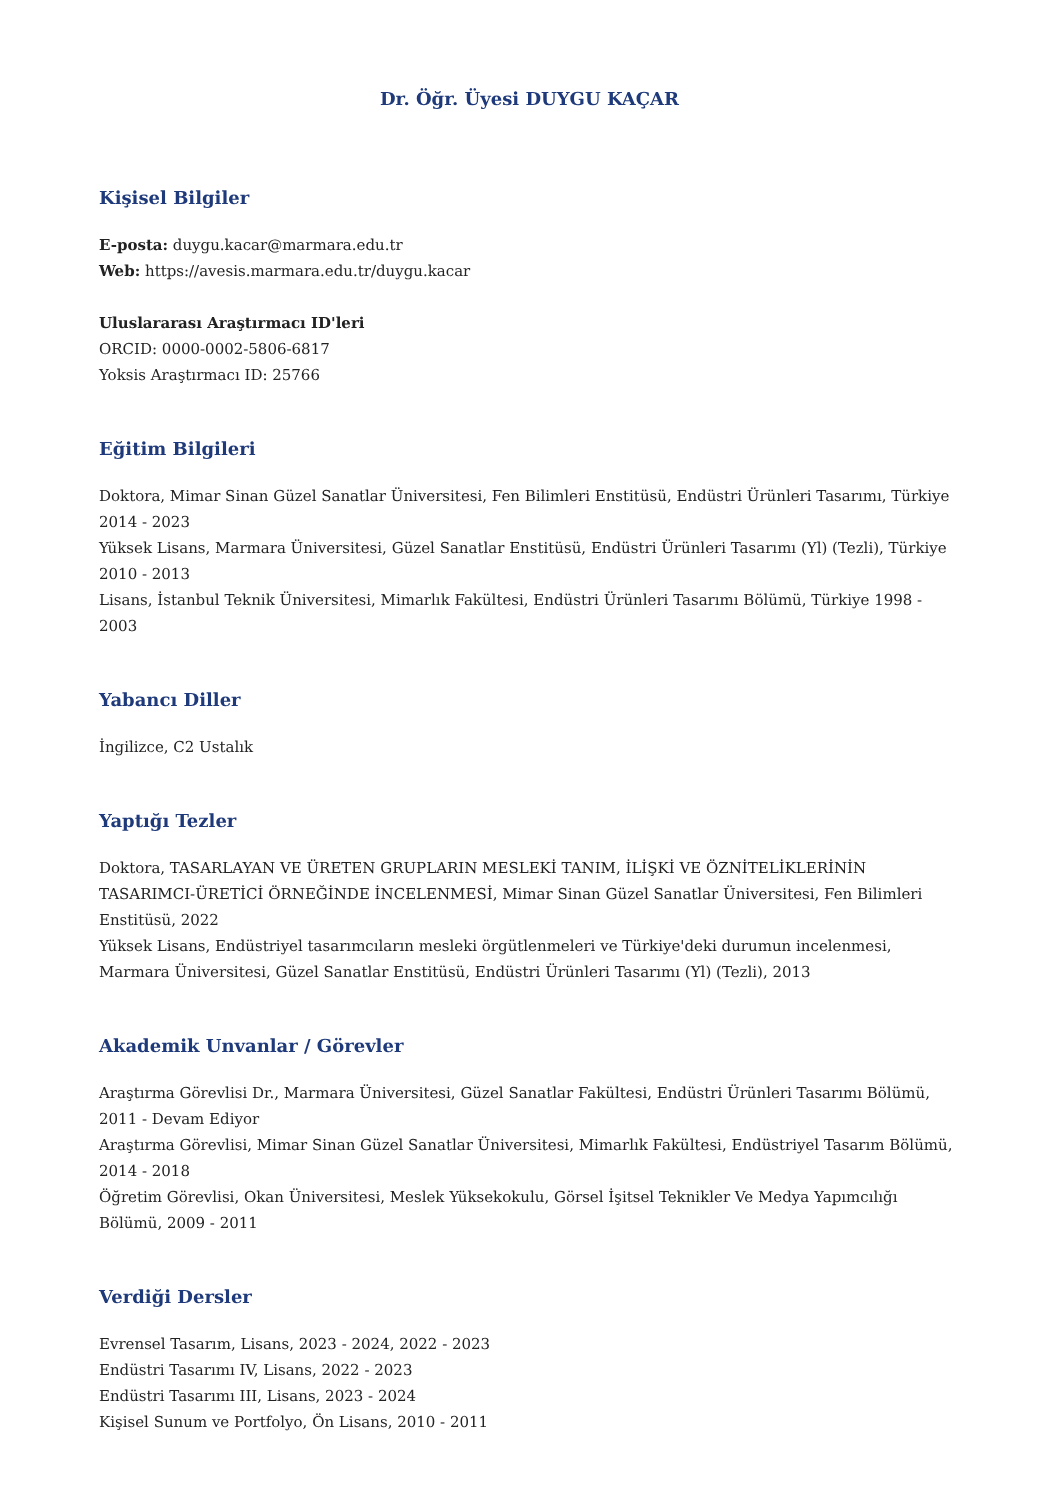Dr. Öğr. Üyesi DUYGU KAÇAR
Kişisel Bilgiler
E-posta: duygu.kacar@marmara.edu.tr
Web: https://avesis.marmara.edu.tr/duygu.kacar
Uluslararası Araştırmacı ID'leri
ORCID: 0000-0002-5806-6817
Yoksis Araştırmacı ID: 25766
Eğitim Bilgileri
Doktora, Mimar Sinan Güzel Sanatlar Üniversitesi, Fen Bilimleri Enstitüsü, Endüstri Ürünleri Tasarımı, Türkiye 2014 - 2023
Yüksek Lisans, Marmara Üniversitesi, Güzel Sanatlar Enstitüsü, Endüstri Ürünleri Tasarımı (Yl) (Tezli), Türkiye 2010 - 2013
Lisans, İstanbul Teknik Üniversitesi, Mimarlık Fakültesi, Endüstri Ürünleri Tasarımı Bölümü, Türkiye 1998 - 2003
Yabancı Diller
İngilizce, C2 Ustalık
Yaptığı Tezler
Doktora, TASARLAYAN VE ÜRETEN GRUPLARIN MESLEKİ TANIM, İLİŞKİ VE ÖZNİTELİKLERİNİN TASARIMCI-ÜRETİCİ ÖRNEĞİNDE İNCELENMESİ, Mimar Sinan Güzel Sanatlar Üniversitesi, Fen Bilimleri Enstitüsü, 2022
Yüksek Lisans, Endüstriyel tasarımcıların mesleki örgütlenmeleri ve Türkiye'deki durumun incelenmesi, Marmara Üniversitesi, Güzel Sanatlar Enstitüsü, Endüstri Ürünleri Tasarımı (Yl) (Tezli), 2013
Akademik Unvanlar / Görevler
Araştırma Görevlisi Dr., Marmara Üniversitesi, Güzel Sanatlar Fakültesi, Endüstri Ürünleri Tasarımı Bölümü, 2011 - Devam Ediyor
Araştırma Görevlisi, Mimar Sinan Güzel Sanatlar Üniversitesi, Mimarlık Fakültesi, Endüstriyel Tasarım Bölümü, 2014 - 2018
Öğretim Görevlisi, Okan Üniversitesi, Meslek Yüksekokulu, Görsel İşitsel Teknikler Ve Medya Yapımcılığı Bölümü, 2009 - 2011
Verdiği Dersler
Evrensel Tasarım, Lisans, 2023 - 2024, 2022 - 2023
Endüstri Tasarımı IV, Lisans, 2022 - 2023
Endüstri Tasarımı III, Lisans, 2023 - 2024
Kişisel Sunum ve Portfolyo, Ön Lisans, 2010 - 2011